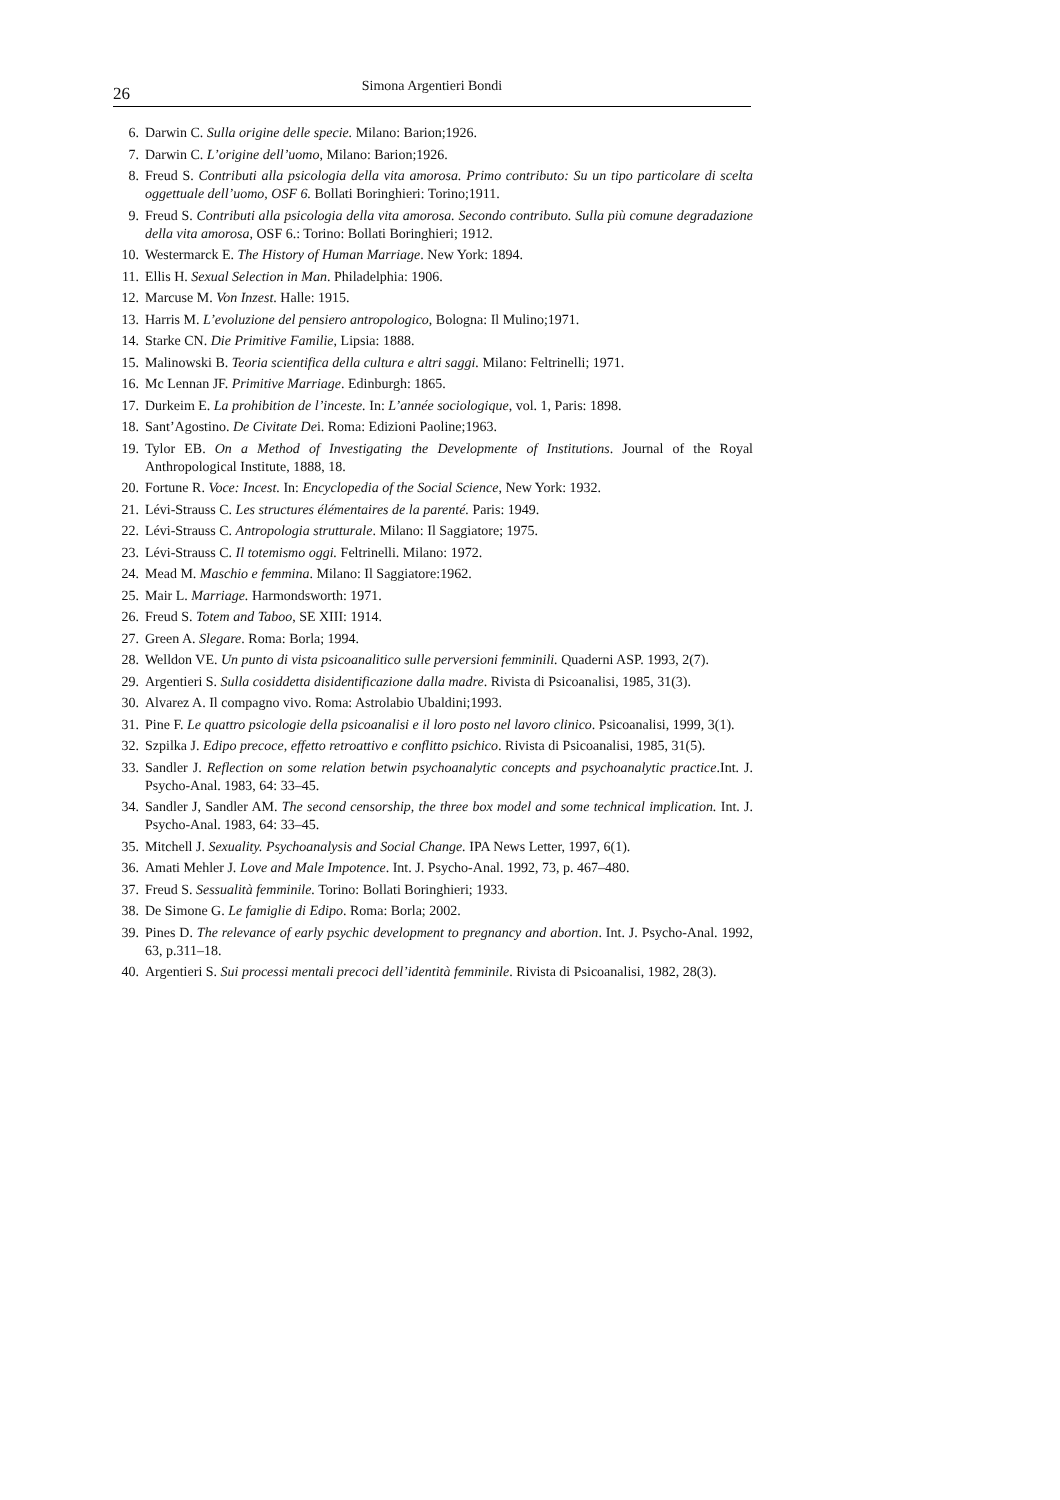26 Simona Argentieri Bondi
6. Darwin C. Sulla origine delle specie. Milano: Barion;1926.
7. Darwin C. L’origine dell’uomo, Milano: Barion;1926.
8. Freud S. Contributi alla psicologia della vita amorosa. Primo contributo: Su un tipo particolare di scelta oggettuale dell’uomo, OSF 6. Bollati Boringhieri: Torino;1911.
9. Freud S. Contributi alla psicologia della vita amorosa. Secondo contributo. Sulla più comune degradazione della vita amorosa, OSF 6.: Torino: Bollati Boringhieri; 1912.
10. Westermarck E. The History of Human Marriage. New York: 1894.
11. Ellis H. Sexual Selection in Man. Philadelphia: 1906.
12. Marcuse M. Von Inzest. Halle: 1915.
13. Harris M. L’evoluzione del pensiero antropologico, Bologna: Il Mulino;1971.
14. Starke CN. Die Primitive Familie, Lipsia: 1888.
15. Malinowski B. Teoria scientifica della cultura e altri saggi. Milano: Feltrinelli; 1971.
16. Mc Lennan JF. Primitive Marriage. Edinburgh: 1865.
17. Durkeim E. La prohibition de l’inceste. In: L’année sociologique, vol. 1, Paris: 1898.
18. Sant’Agostino. De Civitate Dei. Roma: Edizioni Paoline;1963.
19. Tylor EB. On a Method of Investigating the Developmente of Institutions. Journal of the Royal Anthropological Institute, 1888, 18.
20. Fortune R. Voce: Incest. In: Encyclopedia of the Social Science, New York: 1932.
21. Lévi-Strauss C. Les structures élémentaires de la parenté. Paris: 1949.
22. Lévi-Strauss C. Antropologia strutturale. Milano: Il Saggiatore; 1975.
23. Lévi-Strauss C. Il totemismo oggi. Feltrinelli. Milano: 1972.
24. Mead M. Maschio e femmina. Milano: Il Saggiatore:1962.
25. Mair L. Marriage. Harmondsworth: 1971.
26. Freud S. Totem and Taboo, SE XIII: 1914.
27. Green A. Slegare. Roma: Borla; 1994.
28. Welldon VE. Un punto di vista psicoanalitico sulle perversioni femminili. Quaderni ASP. 1993, 2(7).
29. Argentieri S. Sulla cosiddetta disidentificazione dalla madre. Rivista di Psicoanalisi, 1985, 31(3).
30. Alvarez A. Il compagno vivo. Roma: Astrolabio Ubaldini;1993.
31. Pine F. Le quattro psicologie della psicoanalisi e il loro posto nel lavoro clinico. Psicoanalisi, 1999, 3(1).
32. Szpilka J. Edipo precoce, effetto retroattivo e conflitto psichico. Rivista di Psicoanalisi, 1985, 31(5).
33. Sandler J. Reflection on some relation betwin psychoanalytic concepts and psychoanalytic practice.Int. J. Psycho-Anal. 1983, 64: 33–45.
34. Sandler J, Sandler AM. The second censorship, the three box model and some technical implication. Int. J. Psycho-Anal. 1983, 64: 33–45.
35. Mitchell J. Sexuality. Psychoanalysis and Social Change. IPA News Letter, 1997, 6(1).
36. Amati Mehler J. Love and Male Impotence. Int. J. Psycho-Anal. 1992, 73, p. 467–480.
37. Freud S. Sessualità femminile. Torino: Bollati Boringhieri; 1933.
38. De Simone G. Le famiglie di Edipo. Roma: Borla; 2002.
39. Pines D. The relevance of early psychic development to pregnancy and abortion. Int. J. Psycho-Anal. 1992, 63, p.311–18.
40. Argentieri S. Sui processi mentali precoci dell’identità femminile. Rivista di Psicoanalisi, 1982, 28(3).